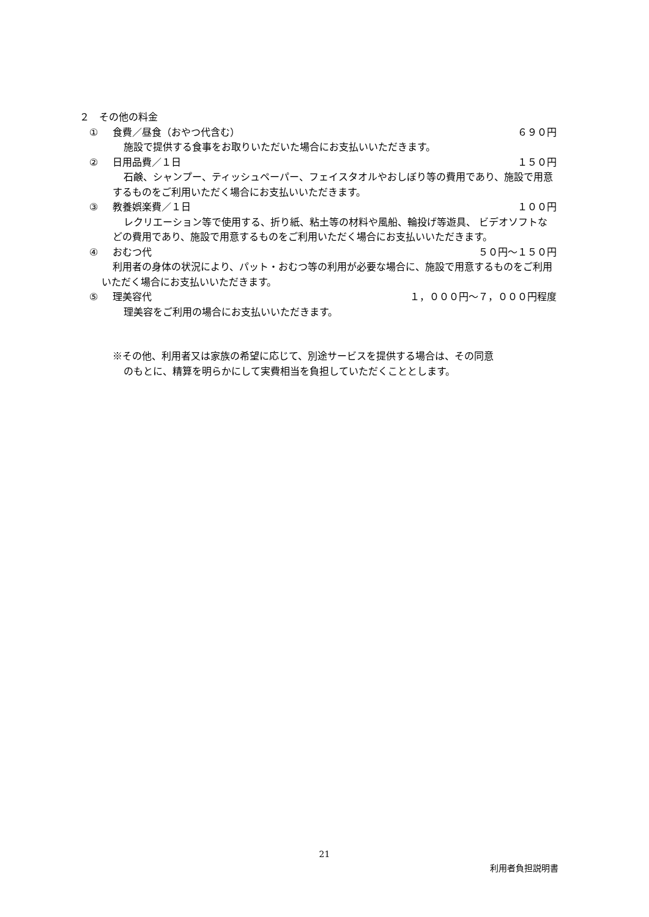２　その他の料金
① 食費／昼食（おやつ代含む） ６９０円
施設で提供する食事をお取りいただいた場合にお支払いいただきます。
② 日用品費／１日 １５０円
石鹸、シャンプー、ティッシュペーパー、フェイスタオルやおしぼり等の費用であり、施設で用意するものをご利用いただく場合にお支払いいただきます。
③ 教養娯楽費／１日 １００円
レクリエーション等で使用する、折り紙、粘土等の材料や風船、輪投げ等遊具、 ビデオソフトなどの費用であり、施設で用意するものをご利用いただく場合にお支払いいただきます。
④ おむつ代 ５０円～１５０円
利用者の身体の状況により、パット・おむつ等の利用が必要な場合に、施設で用意するものをご利用いただく場合にお支払いいただきます。
⑤ 理美容代 １，０００円～７，０００円程度
理美容をご利用の場合にお支払いいただきます。
※その他、利用者又は家族の希望に応じて、別途サービスを提供する場合は、その同意
のもとに、精算を明らかにして実費相当を負担していただくこととします。
21
利用者負担説明書